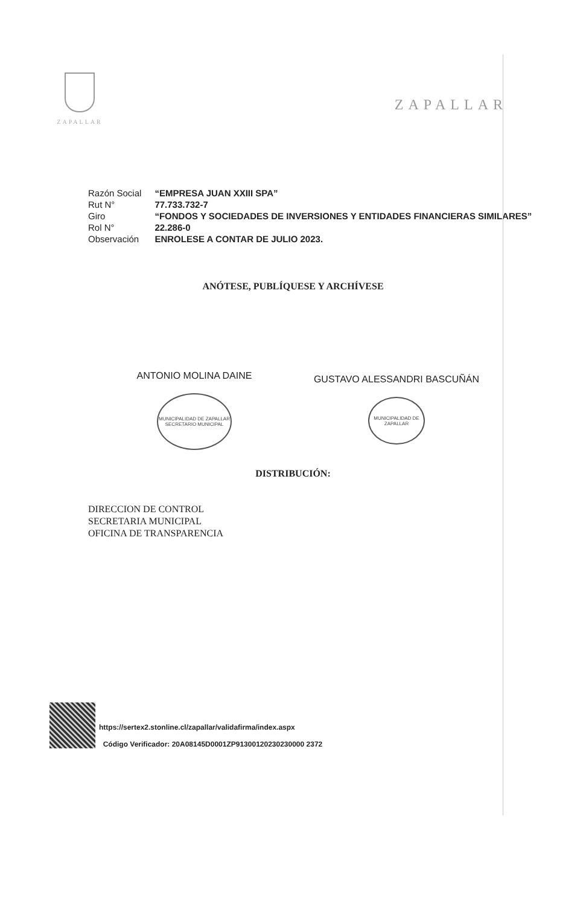ZAPALLAR
ZAPALLAR
| Razón Social | “EMPRESA JUAN XXIII SPA” |
| Rut N° | 77.733.732-7 |
| Giro | “FONDOS Y SOCIEDADES DE INVERSIONES Y ENTIDADES FINANCIERAS SIMILARES” |
| Rol N° | 22.286-0 |
| Observación | ENROLESE A CONTAR DE JULIO 2023. |
ANÓTESE, PUBLÍQUESE Y ARCHÍVESE
ANTONIO MOLINA DAINE
MUNICIPALIDAD DE ZAPALLAR
SECRETARIO MUNICIPAL
GUSTAVO ALESSANDRI BASCUÑÁN
MUNICIPALIDAD DE ZAPALLAR
DISTRIBUCIÓN:
DIRECCION DE CONTROL
SECRETARIA MUNICIPAL
OFICINA DE TRANSPARENCIA
https://sertex2.stonline.cl/zapallar/validafirma/index.aspx
Código Verificador: 20A08145D0001ZP91300120230230000 2372